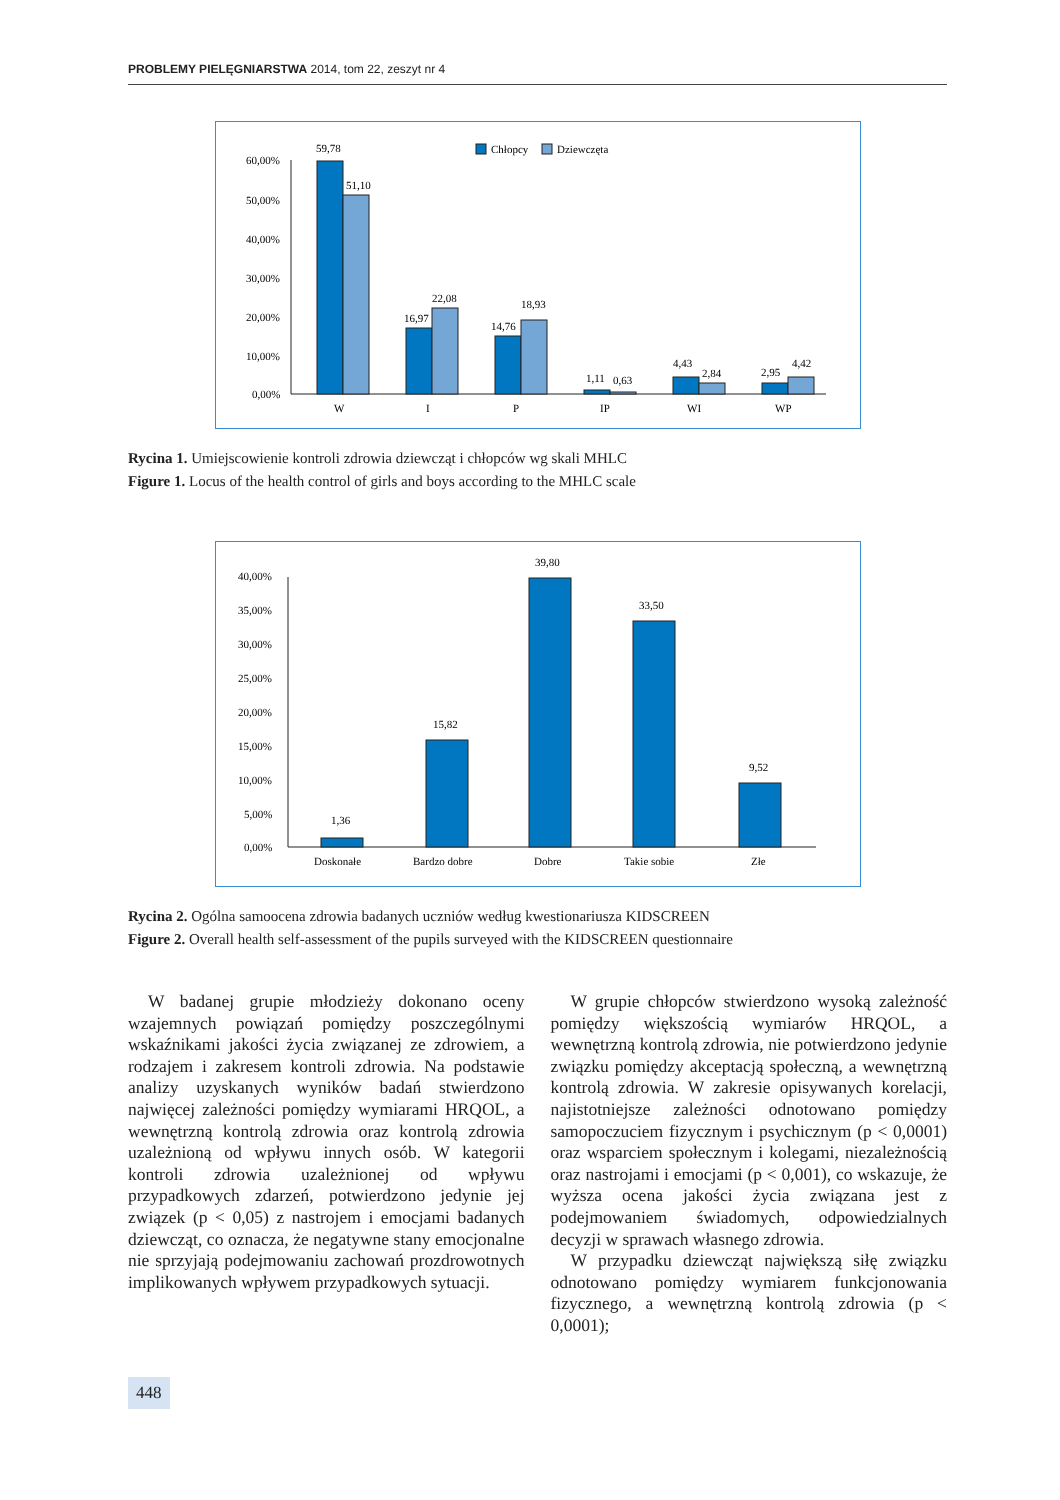PROBLEMY PIELĘGNIARSTWA 2014, tom 22, zeszyt nr 4
Chłopcy
Dziewczęta
60,00%
50,00%
40,00%
30,00%
20,00%
10,00%
0,00%
59,78
51,10
16,97
22,08
14,76
18,93
1,11
0,63
4,43
2,84
2,95
4,42
W
I
P
IP
WI
WP
Rycina 1. Umiejscowienie kontroli zdrowia dziewcząt i chłopców wg skali MHLC
Figure 1. Locus of the health control of girls and boys according to the MHLC scale
40,00%
35,00%
30,00%
25,00%
20,00%
15,00%
10,00%
5,00%
0,00%
1,36
15,82
39,80
33,50
9,52
Doskonałe
Bardzo dobre
Dobre
Takie sobie
Złe
Rycina 2. Ogólna samoocena zdrowia badanych uczniów według kwestionariusza KIDSCREEN
Figure 2. Overall health self-assessment of the pupils surveyed with the KIDSCREEN questionnaire
W badanej grupie młodzieży dokonano oceny wzajemnych powiązań pomiędzy poszczególnymi wskaźnikami jakości życia związanej ze zdrowiem, a rodzajem i zakresem kontroli zdrowia. Na podstawie analizy uzyskanych wyników badań stwierdzono najwięcej zależności pomiędzy wymiarami HRQOL, a wewnętrzną kontrolą zdrowia oraz kontrolą zdrowia uzależnioną od wpływu innych osób. W kategorii kontroli zdrowia uzależnionej od wpływu przypadkowych zdarzeń, potwierdzono jedynie jej związek (p < 0,05) z nastrojem i emocjami badanych dziewcząt, co oznacza, że negatywne stany emocjonalne nie sprzyjają podejmowaniu zachowań prozdrowotnych implikowanych wpływem przypadkowych sytuacji.
W grupie chłopców stwierdzono wysoką zależność pomiędzy większością wymiarów HRQOL, a wewnętrzną kontrolą zdrowia, nie potwierdzono jedynie związku pomiędzy akceptacją społeczną, a wewnętrzną kontrolą zdrowia. W zakresie opisywanych korelacji, najistotniejsze zależności odnotowano pomiędzy samopoczuciem fizycznym i psychicznym (p < 0,0001) oraz wsparciem społecznym i kolegami, niezależnością oraz nastrojami i emocjami (p < 0,001), co wskazuje, że wyższa ocena jakości życia związana jest z podejmowaniem świadomych, odpowiedzialnych decyzji w sprawach własnego zdrowia.
W przypadku dziewcząt największą siłę związku odnotowano pomiędzy wymiarem funkcjonowania fizycznego, a wewnętrzną kontrolą zdrowia (p < 0,0001);
448